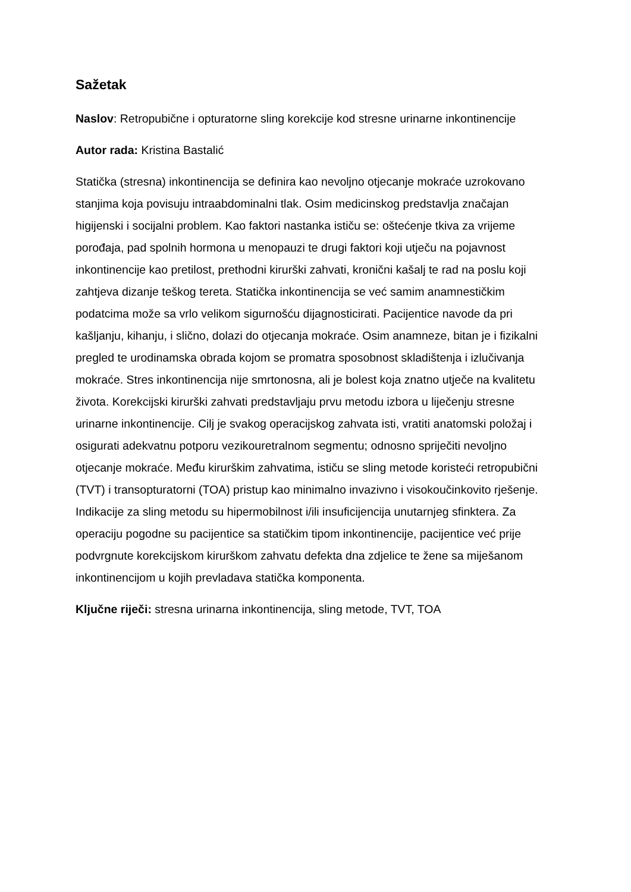Sažetak
Naslov: Retropubične i opturatorne sling korekcije kod stresne urinarne inkontinencije
Autor rada: Kristina Bastalić
Statička (stresna) inkontinencija se definira kao nevoljno otjecanje mokraće uzrokovano stanjima koja povisuju intraabdominalni tlak. Osim medicinskog predstavlja značajan higijenski i socijalni problem. Kao faktori nastanka ističu se: oštećenje tkiva za vrijeme porođaja, pad spolnih hormona u menopauzi te drugi faktori koji utječu na pojavnost inkontinencije kao pretilost, prethodni kirurški zahvati, kronični kašalj te rad na poslu koji zahtjeva dizanje teškog tereta. Statička inkontinencija se već samim anamnestičkim podatcima može sa vrlo velikom sigurnošću dijagnosticirati. Pacijentice navode da pri kašljanju, kihanju, i slično, dolazi do otjecanja mokraće. Osim anamneze, bitan je i fizikalni pregled te urodinamska obrada kojom se promatra sposobnost skladištenja i izlučivanja mokraće. Stres inkontinencija nije smrtonosna, ali je bolest koja znatno utječe na kvalitetu života. Korekcijski kirurški zahvati predstavljaju prvu metodu izbora u liječenju stresne urinarne inkontinencije. Cilj je svakog operacijskog zahvata isti, vratiti anatomski položaj i osigurati adekvatnu potporu vezikouretralnom segmentu; odnosno spriječiti nevoljno otjecanje mokraće. Među kirurškim zahvatima, ističu se sling metode koristeći retropubični (TVT) i transopturatorni (TOA) pristup kao minimalno invazivno i visokoučinkovito rješenje. Indikacije za sling metodu su hipermobilnost i/ili insuficijencija unutarnjeg sfinktera. Za operaciju pogodne su pacijentice sa statičkim tipom inkontinencije, pacijentice već prije podvrgnute korekcijskom kirurškom zahvatu defekta dna zdjelice te žene sa miješanom inkontinencijom u kojih prevladava statička komponenta.
Ključne riječi: stresna urinarna inkontinencija, sling metode, TVT, TOA